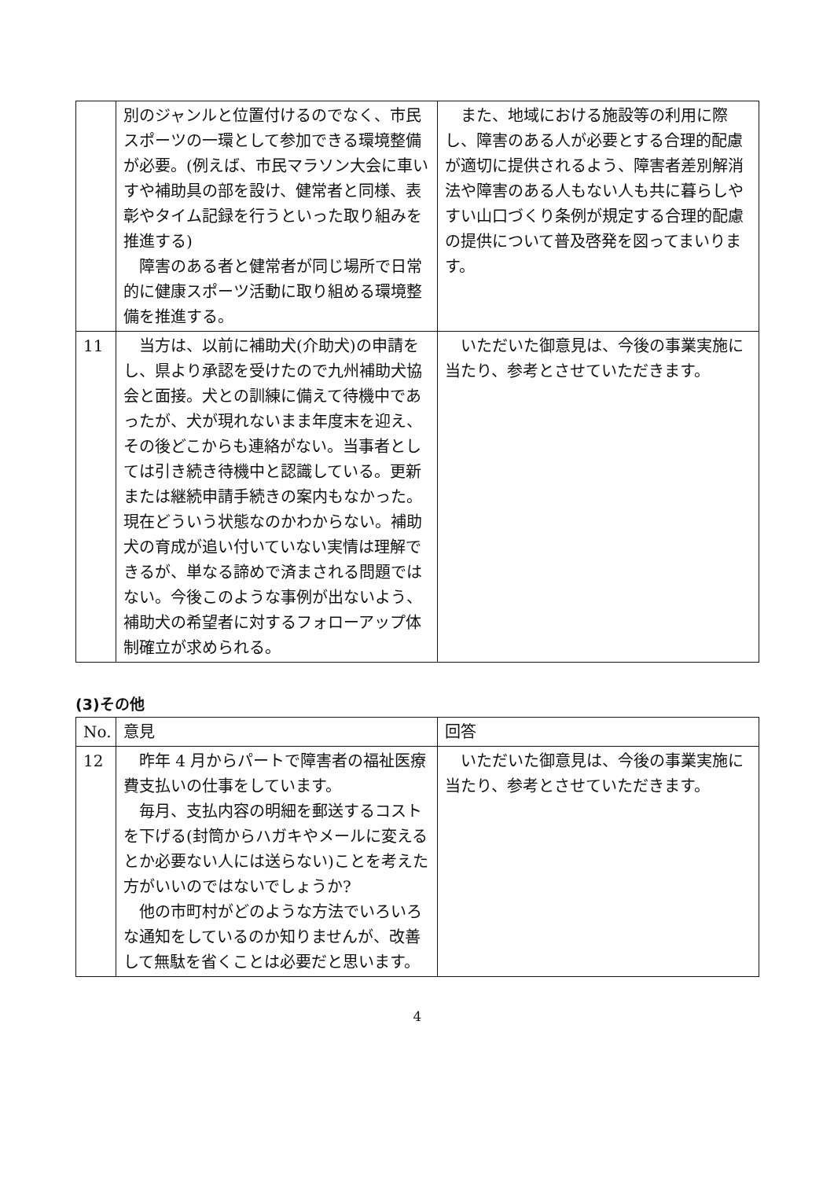| | 別のジャンルと位置付けるのでなく、市民スポーツの一環として参加できる環境整備が必要。(例えば、市民マラソン大会に車いすや補助具の部を設け、健常者と同様、表彰やタイム記録を行うといった取り組みを推進する) 障害のある者と健常者が同じ場所で日常的に健康スポーツ活動に取り組める環境整備を推進する。 | また、地域における施設等の利用に際し、障害のある人が必要とする合理的配慮が適切に提供されるよう、障害者差別解消法や障害のある人もない人も共に暮らしやすい山口づくり条例が規定する合理的配慮の提供について普及啓発を図ってまいります。 |
| 11 | 当方は、以前に補助犬(介助犬)の申請をし、県より承認を受けたので九州補助犬協会と面接。犬との訓練に備えて待機中であったが、犬が現れないまま年度末を迎え、その後どこからも連絡がない。当事者としては引き続き待機中と認識している。更新または継続申請手続きの案内もなかった。現在どういう状態なのかわからない。補助犬の育成が追い付いていない実情は理解できるが、単なる諦めで済まされる問題ではない。今後このような事例が出ないよう、補助犬の希望者に対するフォローアップ体制確立が求められる。 | いただいた御意見は、今後の事業実施に当たり、参考とさせていただきます。 |
(3)その他
| No. | 意見 | 回答 |
| --- | --- | --- |
| 12 | 昨年 4 月からパートで障害者の福祉医療費支払いの仕事をしています。 毎月、支払内容の明細を郵送するコストを下げる(封筒からハガキやメールに変えるとか必要ない人には送らない)ことを考えた方がいいのではないでしょうか? 他の市町村がどのような方法でいろいろな通知をしているのか知りませんが、改善して無駄を省くことは必要だと思います。 | いただいた御意見は、今後の事業実施に当たり、参考とさせていただきます。 |
4